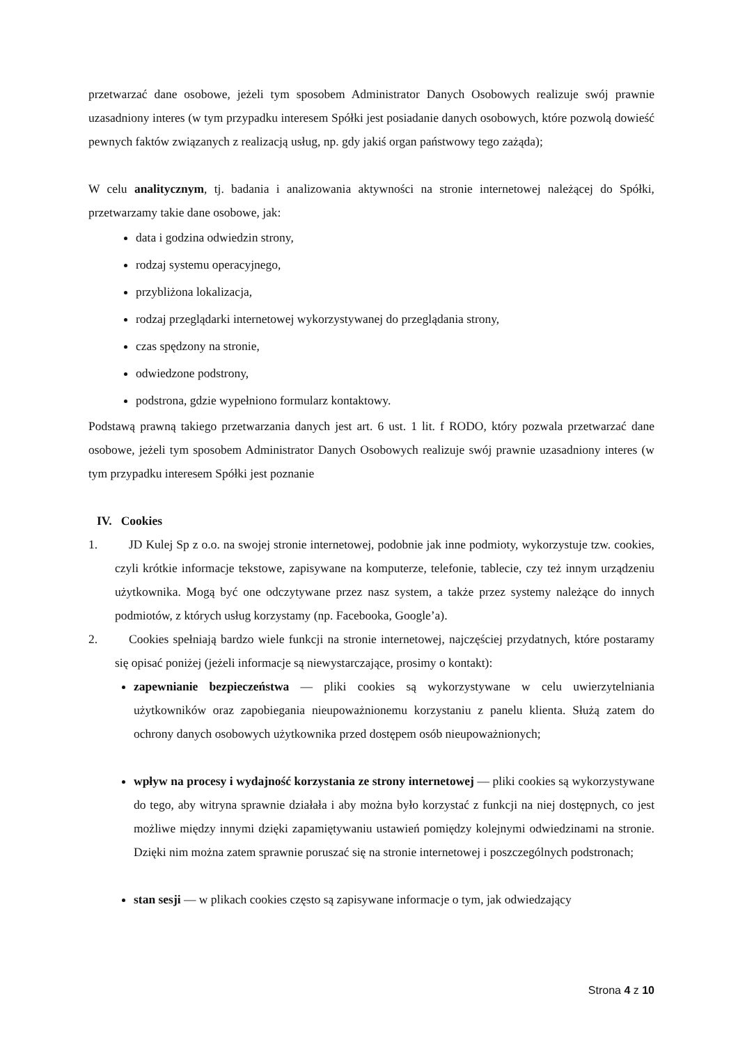przetwarzać dane osobowe, jeżeli tym sposobem Administrator Danych Osobowych realizuje swój prawnie uzasadniony interes (w tym przypadku interesem Spółki jest posiadanie danych osobowych, które pozwolą dowieść pewnych faktów związanych z realizacją usług, np. gdy jakiś organ państwowy tego zażąda);
W celu analitycznym, tj. badania i analizowania aktywności na stronie internetowej należącej do Spółki, przetwarzamy takie dane osobowe, jak:
data i godzina odwiedzin strony,
rodzaj systemu operacyjnego,
przybliżona lokalizacja,
rodzaj przeglądarki internetowej wykorzystywanej do przeglądania strony,
czas spędzony na stronie,
odwiedzone podstrony,
podstrona, gdzie wypełniono formularz kontaktowy.
Podstawą prawną takiego przetwarzania danych jest art. 6 ust. 1 lit. f RODO, który pozwala przetwarzać dane osobowe, jeżeli tym sposobem Administrator Danych Osobowych realizuje swój prawnie uzasadniony interes (w tym przypadku interesem Spółki jest poznanie
IV. Cookies
1. JD Kulej Sp z o.o. na swojej stronie internetowej, podobnie jak inne podmioty, wykorzystuje tzw. cookies, czyli krótkie informacje tekstowe, zapisywane na komputerze, telefonie, tablecie, czy też innym urządzeniu użytkownika. Mogą być one odczytywane przez nasz system, a także przez systemy należące do innych podmiotów, z których usług korzystamy (np. Facebooka, Google’a).
2. Cookies spełniają bardzo wiele funkcji na stronie internetowej, najczęściej przydatnych, które postaramy się opisać poniżej (jeżeli informacje są niewystarczające, prosimy o kontakt):
zapewnianie bezpieczeństwa — pliki cookies są wykorzystywane w celu uwierzytelniania użytkowników oraz zapobiegania nieupoważnionemu korzystaniu z panelu klienta. Służą zatem do ochrony danych osobowych użytkownika przed dostępem osób nieupoważnionych;
wpływ na procesy i wydajność korzystania ze strony internetowej — pliki cookies są wykorzystywane do tego, aby witryna sprawnie działała i aby można było korzystać z funkcji na niej dostępnych, co jest możliwe między innymi dzięki zapamiętywaniu ustawień pomiędzy kolejnymi odwiedzinami na stronie. Dzięki nim można zatem sprawnie poruszać się na stronie internetowej i poszczególnych podstronach;
stan sesji — w plikach cookies często są zapisywane informacje o tym, jak odwiedzający
Strona 4 z 10